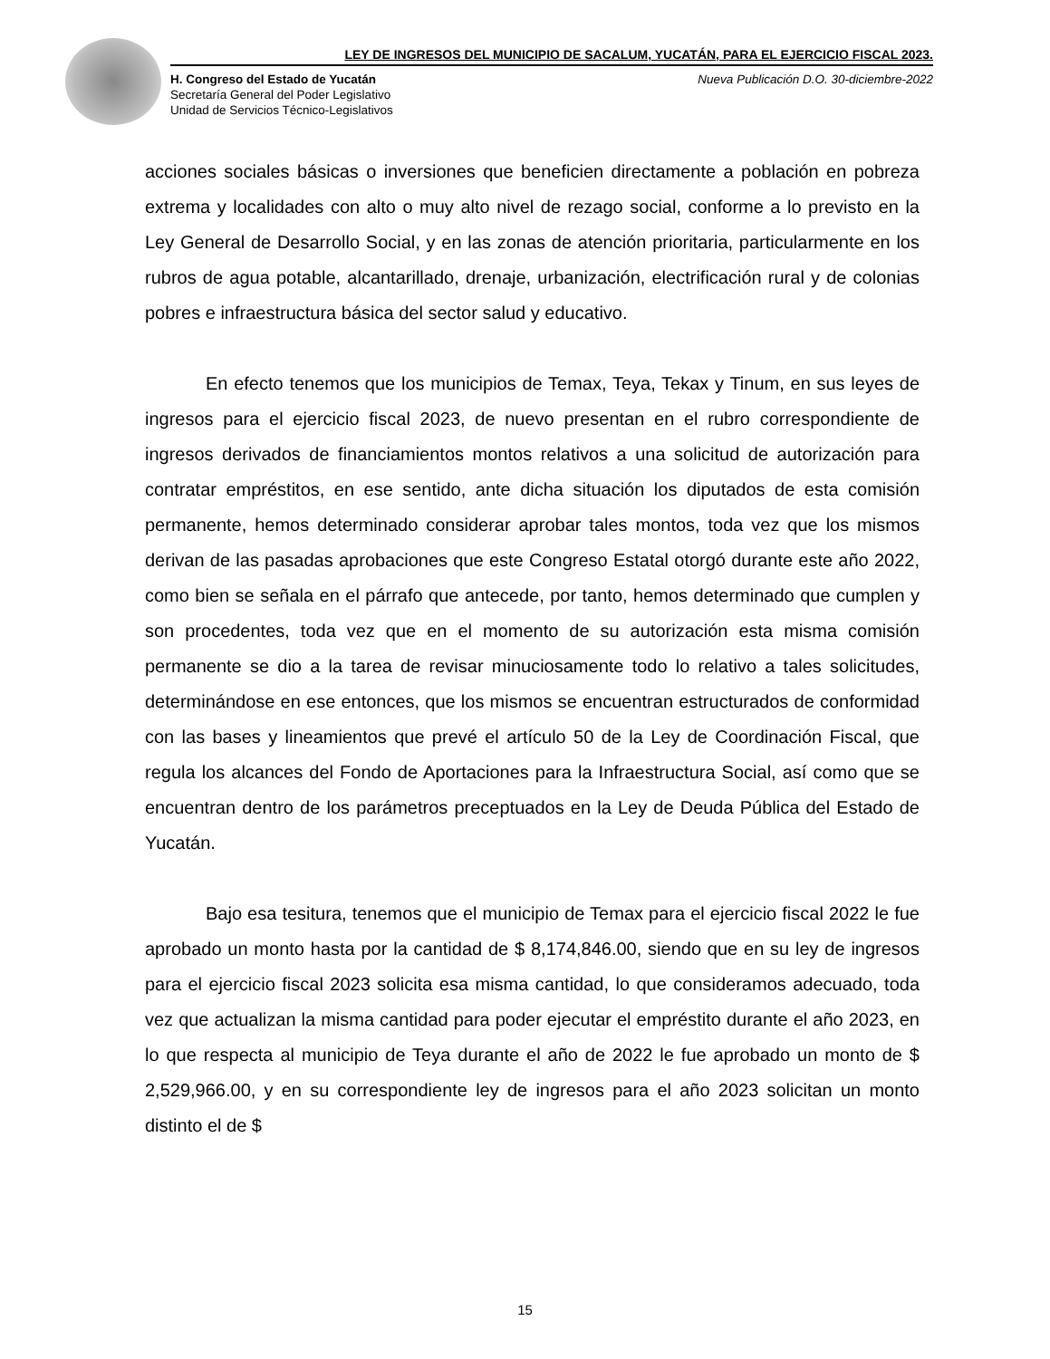LEY DE INGRESOS DEL MUNICIPIO DE SACALUM, YUCATÁN, PARA EL EJERCICIO FISCAL 2023.
H. Congreso del Estado de Yucatán
Secretaría General del Poder Legislativo
Unidad de Servicios Técnico-Legislativos
Nueva Publicación D.O. 30-diciembre-2022
acciones sociales básicas o inversiones que beneficien directamente a población en pobreza extrema y localidades con alto o muy alto nivel de rezago social, conforme a lo previsto en la Ley General de Desarrollo Social, y en las zonas de atención prioritaria, particularmente en los rubros de agua potable, alcantarillado, drenaje, urbanización, electrificación rural y de colonias pobres e infraestructura básica del sector salud y educativo.
En efecto tenemos que los municipios de Temax, Teya, Tekax y Tinum, en sus leyes de ingresos para el ejercicio fiscal 2023, de nuevo presentan en el rubro correspondiente de ingresos derivados de financiamientos montos relativos a una solicitud de autorización para contratar empréstitos, en ese sentido, ante dicha situación los diputados de esta comisión permanente, hemos determinado considerar aprobar tales montos, toda vez que los mismos derivan de las pasadas aprobaciones que este Congreso Estatal otorgó durante este año 2022, como bien se señala en el párrafo que antecede, por tanto, hemos determinado que cumplen y son procedentes, toda vez que en el momento de su autorización esta misma comisión permanente se dio a la tarea de revisar minuciosamente todo lo relativo a tales solicitudes, determinándose en ese entonces, que los mismos se encuentran estructurados de conformidad con las bases y lineamientos que prevé el artículo 50 de la Ley de Coordinación Fiscal, que regula los alcances del Fondo de Aportaciones para la Infraestructura Social, así como que se encuentran dentro de los parámetros preceptuados en la Ley de Deuda Pública del Estado de Yucatán.
Bajo esa tesitura, tenemos que el municipio de Temax para el ejercicio fiscal 2022 le fue aprobado un monto hasta por la cantidad de $ 8,174,846.00, siendo que en su ley de ingresos para el ejercicio fiscal 2023 solicita esa misma cantidad, lo que consideramos adecuado, toda vez que actualizan la misma cantidad para poder ejecutar el empréstito durante el año 2023, en lo que respecta al municipio de Teya durante el año de 2022 le fue aprobado un monto de $ 2,529,966.00, y en su correspondiente ley de ingresos para el año 2023 solicitan un monto distinto el de $
15